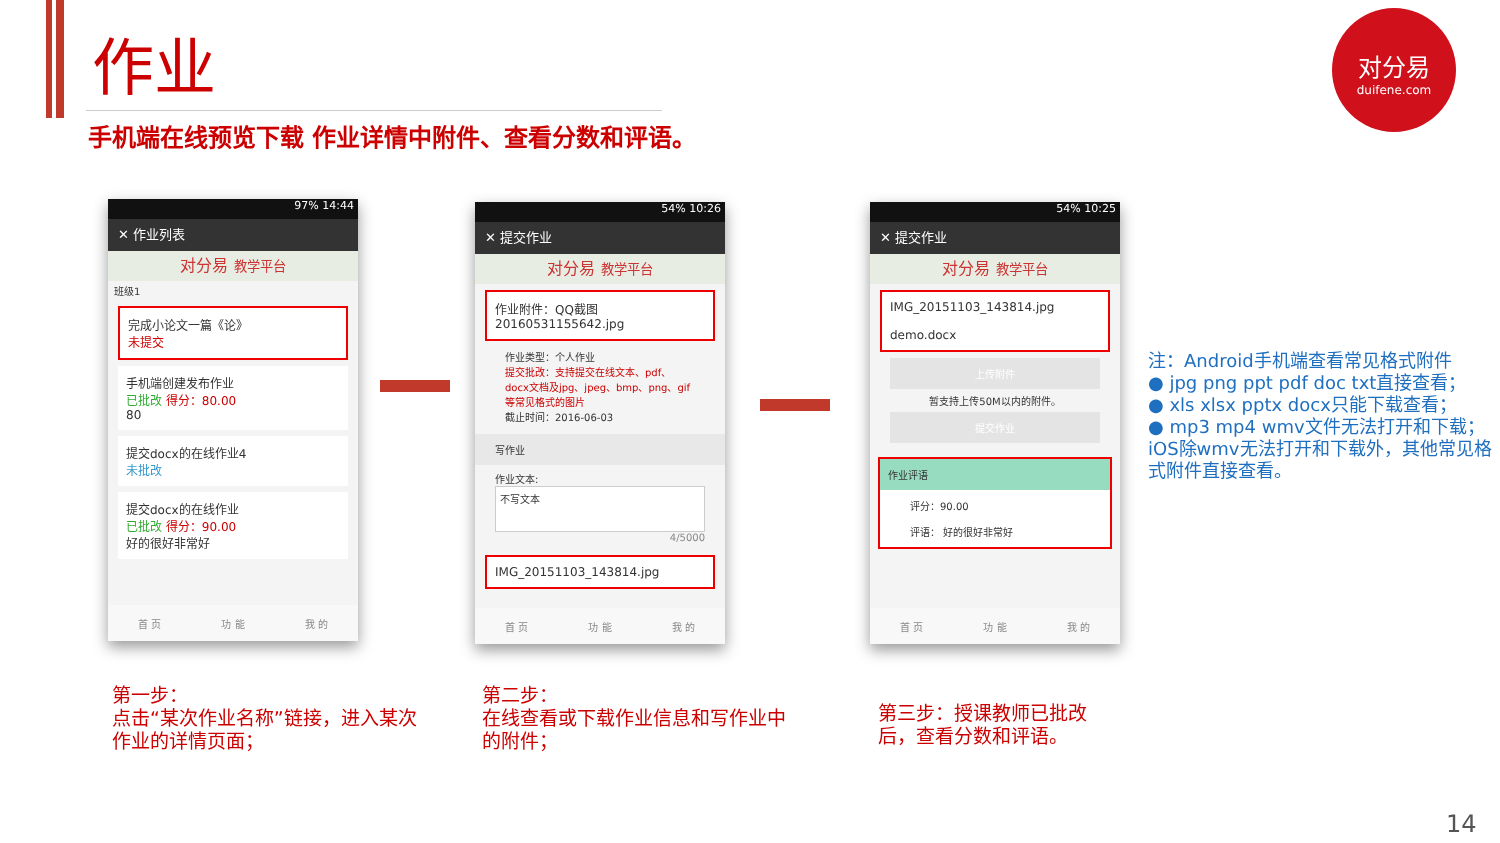作业
手机端在线预览下载 作业详情中附件、查看分数和评语。
对分易
duifene.com
97% 14:44
✕ 作业列表
对分易 教学平台
班级1
完成小论文一篇《论》
未提交
手机端创建发布作业
已批改 得分：80.00
80
提交docx的在线作业4
未批改
提交docx的在线作业
已批改 得分：90.00
好的很好非常好
首 页 功 能 我 的
54% 10:26
✕ 提交作业
对分易 教学平台
作业附件：QQ截图20160531155642.jpg
作业类型：个人作业
提交批改：支持提交在线文本、pdf、docx文档及jpg、jpeg、bmp、png、gif等常见格式的图片
截止时间：2016-06-03
写作业
作业文本:
不写文本
4/5000
IMG_20151103_143814.jpg
首 页 功 能 我 的
54% 10:25
✕ 提交作业
对分易 教学平台
IMG_20151103_143814.jpg
demo.docx
上传附件
暂支持上传50M以内的附件。
提交作业
作业评语
评分：90.00
评语： 好的很好非常好
首 页 功 能 我 的
第一步：
点击“某次作业名称”链接，进入某次
作业的详情页面；
第二步：
在线查看或下载作业信息和写作业中
的附件；
第三步：授课教师已批改
后，查看分数和评语。
注：Android手机端查看常见格式附件
● jpg png ppt pdf doc txt直接查看；
● xls xlsx pptx docx只能下载查看；
● mp3 mp4 wmv文件无法打开和下载；
iOS除wmv无法打开和下载外，其他常见格式附件直接查看。
14